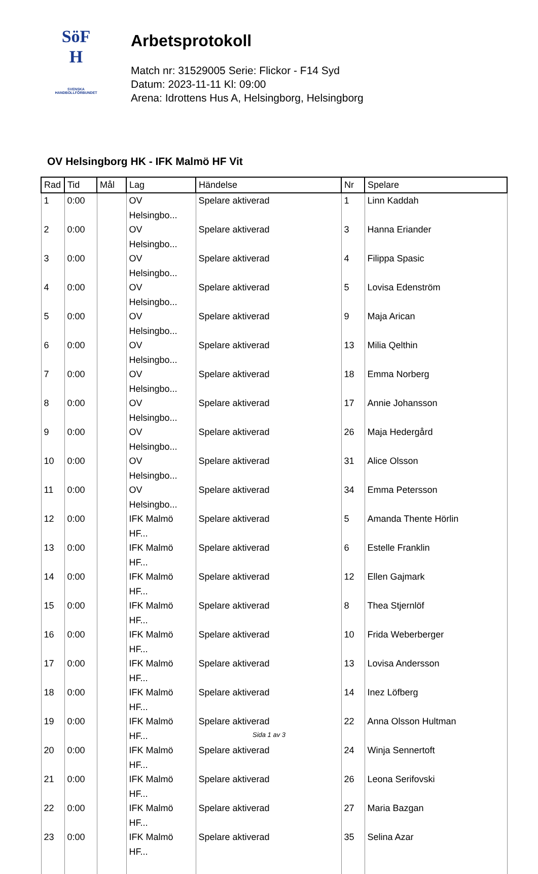SöF
H
SVENSKA
HANDBOLLFÖRBUNDET
Arbetsprotokoll
Match nr: 31529005 Serie: Flickor - F14 Syd
Datum: 2023-11-11 Kl: 09:00
Arena: Idrottens Hus A, Helsingborg, Helsingborg
OV Helsingborg HK - IFK Malmö HF Vit
| Rad | Tid | Mål | Lag | Händelse | Nr | Spelare |
| --- | --- | --- | --- | --- | --- | --- |
| 1 | 0:00 | | OV Helsingbo... | Spelare aktiverad | 1 | Linn Kaddah |
| 2 | 0:00 | | OV Helsingbo... | Spelare aktiverad | 3 | Hanna Eriander |
| 3 | 0:00 | | OV Helsingbo... | Spelare aktiverad | 4 | Filippa Spasic |
| 4 | 0:00 | | OV Helsingbo... | Spelare aktiverad | 5 | Lovisa Edenström |
| 5 | 0:00 | | OV Helsingbo... | Spelare aktiverad | 9 | Maja Arican |
| 6 | 0:00 | | OV Helsingbo... | Spelare aktiverad | 13 | Milia Qelthin |
| 7 | 0:00 | | OV Helsingbo... | Spelare aktiverad | 18 | Emma Norberg |
| 8 | 0:00 | | OV Helsingbo... | Spelare aktiverad | 17 | Annie Johansson |
| 9 | 0:00 | | OV Helsingbo... | Spelare aktiverad | 26 | Maja Hedergård |
| 10 | 0:00 | | OV Helsingbo... | Spelare aktiverad | 31 | Alice Olsson |
| 11 | 0:00 | | OV Helsingbo... | Spelare aktiverad | 34 | Emma Petersson |
| 12 | 0:00 | | IFK Malmö HF... | Spelare aktiverad | 5 | Amanda Thente Hörlin |
| 13 | 0:00 | | IFK Malmö HF... | Spelare aktiverad | 6 | Estelle Franklin |
| 14 | 0:00 | | IFK Malmö HF... | Spelare aktiverad | 12 | Ellen Gajmark |
| 15 | 0:00 | | IFK Malmö HF... | Spelare aktiverad | 8 | Thea Stjernlöf |
| 16 | 0:00 | | IFK Malmö HF... | Spelare aktiverad | 10 | Frida Weberberger |
| 17 | 0:00 | | IFK Malmö HF... | Spelare aktiverad | 13 | Lovisa Andersson |
| 18 | 0:00 | | IFK Malmö HF... | Spelare aktiverad | 14 | Inez Löfberg |
| 19 | 0:00 | | IFK Malmö HF... | Spelare aktiverad | 22 | Anna Olsson Hultman |
| 20 | 0:00 | | IFK Malmö HF... | Spelare aktiverad | 24 | Winja Sennertoft |
| 21 | 0:00 | | IFK Malmö HF... | Spelare aktiverad | 26 | Leona Serifovski |
| 22 | 0:00 | | IFK Malmö HF... | Spelare aktiverad | 27 | Maria Bazgan |
| 23 | 0:00 | | IFK Malmö HF... | Spelare aktiverad | 35 | Selina Azar |
Sida 1 av 3